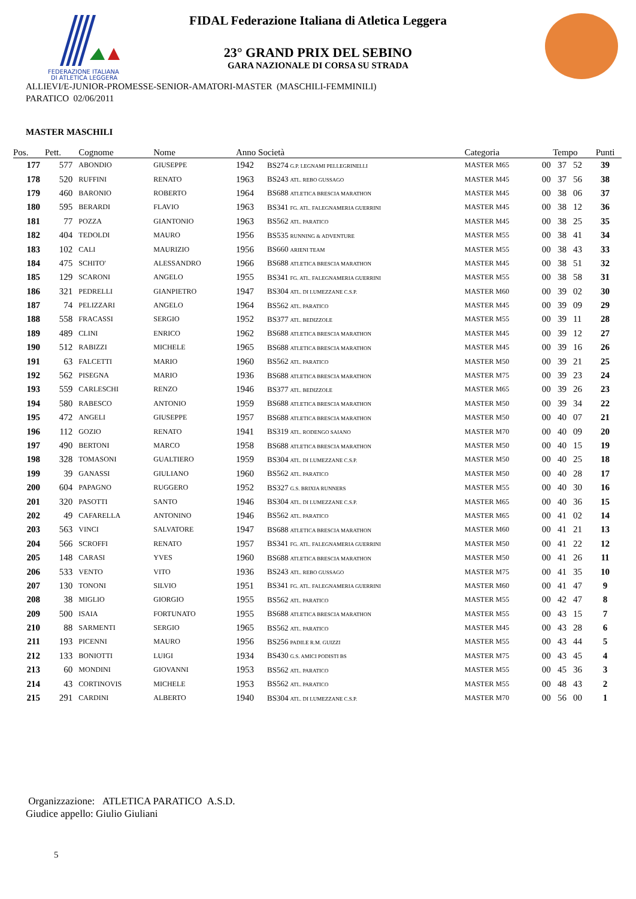FEDERAZIONE ITALIANA
DI ATLETICA LEGGERA
FIDAL Federazione Italiana di Atletica Leggera
23° GRAND PRIX DEL SEBINO
GARA NAZIONALE DI CORSA SU STRADA
ALLIEVI/E-JUNIOR-PROMESSE-SENIOR-AMATORI-MASTER (MASCHILI-FEMMINILI)
PARATICO 02/06/2011
MASTER MASCHILI
| Pos. | Pett. | Cognome | Nome | Anno Società | | Categoria | Tempo | | | Punti |
| --- | --- | --- | --- | --- | --- | --- | --- | --- | --- | --- |
| 177 | 577 | ABONDIO | GIUSEPPE | 1942 | BS274 G.P. LEGNAMI PELLEGRINELLI | MASTER M65 | 00 | 37 | 52 | 39 |
| 178 | 520 | RUFFINI | RENATO | 1963 | BS243 ATL. REBO GUSSAGO | MASTER M45 | 00 | 37 | 56 | 38 |
| 179 | 460 | BARONIO | ROBERTO | 1964 | BS688 ATLETICA BRESCIA MARATHON | MASTER M45 | 00 | 38 | 06 | 37 |
| 180 | 595 | BERARDI | FLAVIO | 1963 | BS341 FG. ATL. FALEGNAMERIA GUERRINI | MASTER M45 | 00 | 38 | 12 | 36 |
| 181 | 77 | POZZA | GIANTONIO | 1963 | BS562 ATL. PARATICO | MASTER M45 | 00 | 38 | 25 | 35 |
| 182 | 404 | TEDOLDI | MAURO | 1956 | BS535 RUNNING & ADVENTURE | MASTER M55 | 00 | 38 | 41 | 34 |
| 183 | 102 | CALI | MAURIZIO | 1956 | BS660 ARIENI TEAM | MASTER M55 | 00 | 38 | 43 | 33 |
| 184 | 475 | SCHITO' | ALESSANDRO | 1966 | BS688 ATLETICA BRESCIA MARATHON | MASTER M45 | 00 | 38 | 51 | 32 |
| 185 | 129 | SCARONI | ANGELO | 1955 | BS341 FG. ATL. FALEGNAMERIA GUERRINI | MASTER M55 | 00 | 38 | 58 | 31 |
| 186 | 321 | PEDRELLI | GIANPIETRO | 1947 | BS304 ATL. DI LUMEZZANE C.S.P. | MASTER M60 | 00 | 39 | 02 | 30 |
| 187 | 74 | PELIZZARI | ANGELO | 1964 | BS562 ATL. PARATICO | MASTER M45 | 00 | 39 | 09 | 29 |
| 188 | 558 | FRACASSI | SERGIO | 1952 | BS377 ATL. BEDIZZOLE | MASTER M55 | 00 | 39 | 11 | 28 |
| 189 | 489 | CLINI | ENRICO | 1962 | BS688 ATLETICA BRESCIA MARATHON | MASTER M45 | 00 | 39 | 12 | 27 |
| 190 | 512 | RABIZZI | MICHELE | 1965 | BS688 ATLETICA BRESCIA MARATHON | MASTER M45 | 00 | 39 | 16 | 26 |
| 191 | 63 | FALCETTI | MARIO | 1960 | BS562 ATL. PARATICO | MASTER M50 | 00 | 39 | 21 | 25 |
| 192 | 562 | PISEGNA | MARIO | 1936 | BS688 ATLETICA BRESCIA MARATHON | MASTER M75 | 00 | 39 | 23 | 24 |
| 193 | 559 | CARLESCHI | RENZO | 1946 | BS377 ATL. BEDIZZOLE | MASTER M65 | 00 | 39 | 26 | 23 |
| 194 | 580 | RABESCO | ANTONIO | 1959 | BS688 ATLETICA BRESCIA MARATHON | MASTER M50 | 00 | 39 | 34 | 22 |
| 195 | 472 | ANGELI | GIUSEPPE | 1957 | BS688 ATLETICA BRESCIA MARATHON | MASTER M50 | 00 | 40 | 07 | 21 |
| 196 | 112 | GOZIO | RENATO | 1941 | BS319 ATL. RODENGO SAIANO | MASTER M70 | 00 | 40 | 09 | 20 |
| 197 | 490 | BERTONI | MARCO | 1958 | BS688 ATLETICA BRESCIA MARATHON | MASTER M50 | 00 | 40 | 15 | 19 |
| 198 | 328 | TOMASONI | GUALTIERO | 1959 | BS304 ATL. DI LUMEZZANE C.S.P. | MASTER M50 | 00 | 40 | 25 | 18 |
| 199 | 39 | GANASSI | GIULIANO | 1960 | BS562 ATL. PARATICO | MASTER M50 | 00 | 40 | 28 | 17 |
| 200 | 604 | PAPAGNO | RUGGERO | 1952 | BS327 G.S. BRIXIA RUNNERS | MASTER M55 | 00 | 40 | 30 | 16 |
| 201 | 320 | PASOTTI | SANTO | 1946 | BS304 ATL. DI LUMEZZANE C.S.P. | MASTER M65 | 00 | 40 | 36 | 15 |
| 202 | 49 | CAFARELLA | ANTONINO | 1946 | BS562 ATL. PARATICO | MASTER M65 | 00 | 41 | 02 | 14 |
| 203 | 563 | VINCI | SALVATORE | 1947 | BS688 ATLETICA BRESCIA MARATHON | MASTER M60 | 00 | 41 | 21 | 13 |
| 204 | 566 | SCROFFI | RENATO | 1957 | BS341 FG. ATL. FALEGNAMERIA GUERRINI | MASTER M50 | 00 | 41 | 22 | 12 |
| 205 | 148 | CARASI | YVES | 1960 | BS688 ATLETICA BRESCIA MARATHON | MASTER M50 | 00 | 41 | 26 | 11 |
| 206 | 533 | VENTO | VITO | 1936 | BS243 ATL. REBO GUSSAGO | MASTER M75 | 00 | 41 | 35 | 10 |
| 207 | 130 | TONONI | SILVIO | 1951 | BS341 FG. ATL. FALEGNAMERIA GUERRINI | MASTER M60 | 00 | 41 | 47 | 9 |
| 208 | 38 | MIGLIO | GIORGIO | 1955 | BS562 ATL. PARATICO | MASTER M55 | 00 | 42 | 47 | 8 |
| 209 | 500 | ISAIA | FORTUNATO | 1955 | BS688 ATLETICA BRESCIA MARATHON | MASTER M55 | 00 | 43 | 15 | 7 |
| 210 | 88 | SARMENTI | SERGIO | 1965 | BS562 ATL. PARATICO | MASTER M45 | 00 | 43 | 28 | 6 |
| 211 | 193 | PICENNI | MAURO | 1956 | BS256 PADILE R.M. GUIZZI | MASTER M55 | 00 | 43 | 44 | 5 |
| 212 | 133 | BONIOTTI | LUIGI | 1934 | BS430 G.S. AMICI PODISTI BS | MASTER M75 | 00 | 43 | 45 | 4 |
| 213 | 60 | MONDINI | GIOVANNI | 1953 | BS562 ATL. PARATICO | MASTER M55 | 00 | 45 | 36 | 3 |
| 214 | 43 | CORTINOVIS | MICHELE | 1953 | BS562 ATL. PARATICO | MASTER M55 | 00 | 48 | 43 | 2 |
| 215 | 291 | CARDINI | ALBERTO | 1940 | BS304 ATL. DI LUMEZZANE C.S.P. | MASTER M70 | 00 | 56 | 00 | 1 |
Organizzazione: ATLETICA PARATICO A.S.D.
Giudice appello: Giulio Giuliani
5